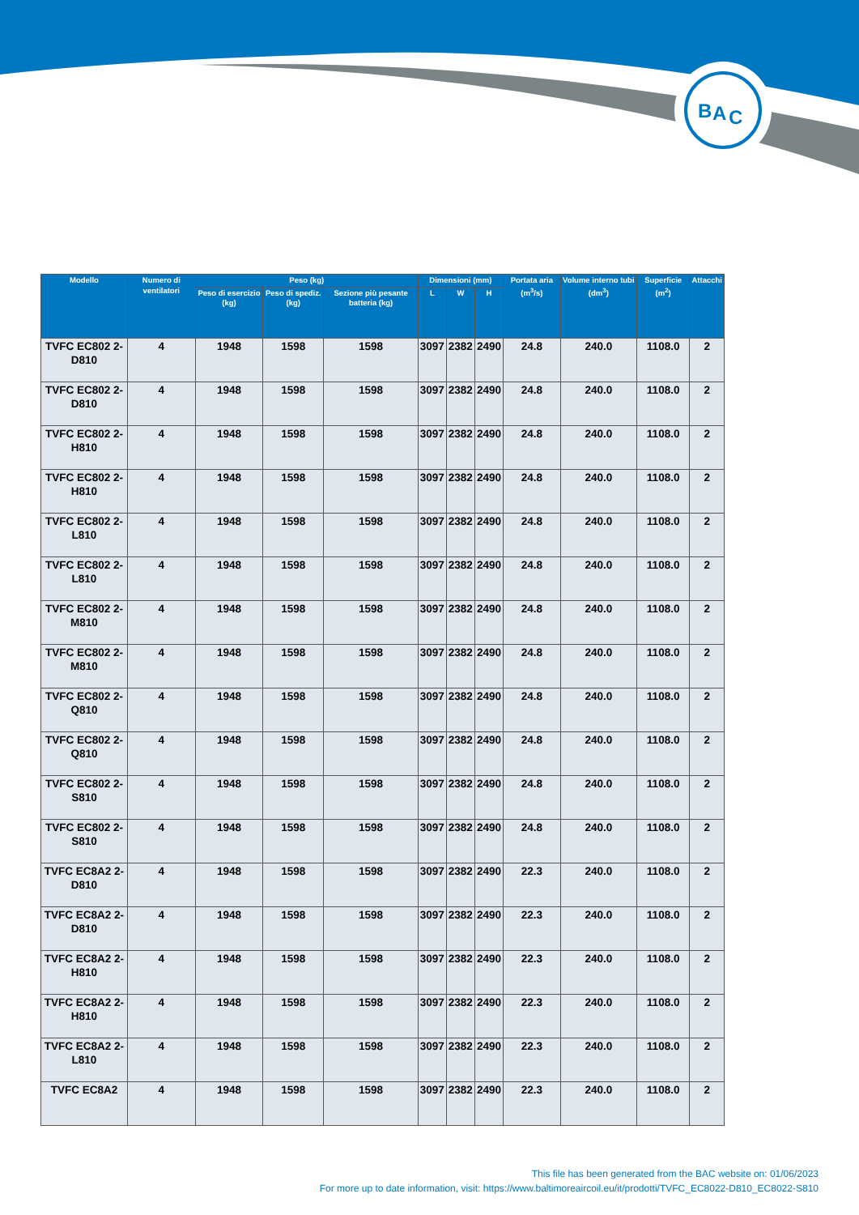B
A
C
| Modello | Numero di ventilatori | Peso (kg) | | | Dimensioni (mm) | | | Portata aria (m<sup>3</sup>/s) | Volume interno tubi (dm<sup>3</sup>) | Superficie (m<sup>2</sup>) | Attacchi |
| --- | --- | --- | --- | --- | --- | --- | --- | --- | --- | --- | --- |
| | | Peso di esercizio (kg) | Peso di spediz. (kg) | Sezione più pesante batteria (kg) | L | W | H | | | | |
| TVFC EC802 2-D810 | 4 | 1948 | 1598 | 1598 | 3097 | 2382 | 2490 | 24.8 | 240.0 | 1108.0 | 2 |
| TVFC EC802 2-D810 | 4 | 1948 | 1598 | 1598 | 3097 | 2382 | 2490 | 24.8 | 240.0 | 1108.0 | 2 |
| TVFC EC802 2-H810 | 4 | 1948 | 1598 | 1598 | 3097 | 2382 | 2490 | 24.8 | 240.0 | 1108.0 | 2 |
| TVFC EC802 2-H810 | 4 | 1948 | 1598 | 1598 | 3097 | 2382 | 2490 | 24.8 | 240.0 | 1108.0 | 2 |
| TVFC EC802 2-L810 | 4 | 1948 | 1598 | 1598 | 3097 | 2382 | 2490 | 24.8 | 240.0 | 1108.0 | 2 |
| TVFC EC802 2-L810 | 4 | 1948 | 1598 | 1598 | 3097 | 2382 | 2490 | 24.8 | 240.0 | 1108.0 | 2 |
| TVFC EC802 2-M810 | 4 | 1948 | 1598 | 1598 | 3097 | 2382 | 2490 | 24.8 | 240.0 | 1108.0 | 2 |
| TVFC EC802 2-M810 | 4 | 1948 | 1598 | 1598 | 3097 | 2382 | 2490 | 24.8 | 240.0 | 1108.0 | 2 |
| TVFC EC802 2-Q810 | 4 | 1948 | 1598 | 1598 | 3097 | 2382 | 2490 | 24.8 | 240.0 | 1108.0 | 2 |
| TVFC EC802 2-Q810 | 4 | 1948 | 1598 | 1598 | 3097 | 2382 | 2490 | 24.8 | 240.0 | 1108.0 | 2 |
| TVFC EC802 2-S810 | 4 | 1948 | 1598 | 1598 | 3097 | 2382 | 2490 | 24.8 | 240.0 | 1108.0 | 2 |
| TVFC EC802 2-S810 | 4 | 1948 | 1598 | 1598 | 3097 | 2382 | 2490 | 24.8 | 240.0 | 1108.0 | 2 |
| TVFC EC8A2 2-D810 | 4 | 1948 | 1598 | 1598 | 3097 | 2382 | 2490 | 22.3 | 240.0 | 1108.0 | 2 |
| TVFC EC8A2 2-D810 | 4 | 1948 | 1598 | 1598 | 3097 | 2382 | 2490 | 22.3 | 240.0 | 1108.0 | 2 |
| TVFC EC8A2 2-H810 | 4 | 1948 | 1598 | 1598 | 3097 | 2382 | 2490 | 22.3 | 240.0 | 1108.0 | 2 |
| TVFC EC8A2 2-H810 | 4 | 1948 | 1598 | 1598 | 3097 | 2382 | 2490 | 22.3 | 240.0 | 1108.0 | 2 |
| TVFC EC8A2 2-L810 | 4 | 1948 | 1598 | 1598 | 3097 | 2382 | 2490 | 22.3 | 240.0 | 1108.0 | 2 |
| TVFC EC8A2 | 4 | 1948 | 1598 | 1598 | 3097 | 2382 | 2490 | 22.3 | 240.0 | 1108.0 | 2 |
This file has been generated from the BAC website on: 01/06/2023
For more up to date information, visit: https://www.baltimoreaircoil.eu/it/prodotti/TVFC_EC8022-D810_EC8022-S810